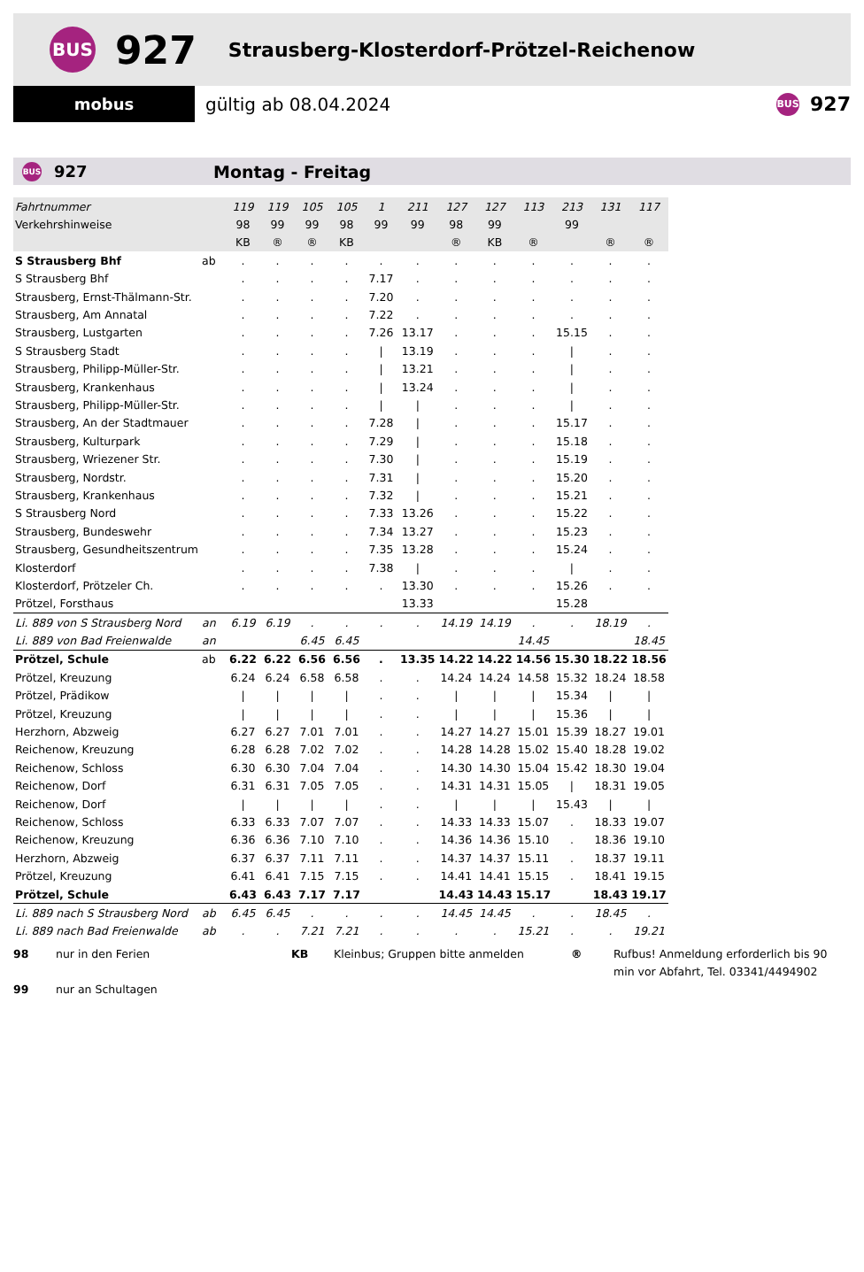BUS
927
Strausberg-Klosterdorf-Prötzel-Reichenow
mobus
gültig ab 08.04.2024
BUS
927
BUS
927 Montag - Freitag
| Fahrtnummer | | 119 | 119 | 105 | 105 | 1 | 211 | 127 | 127 | 113 | 213 | 131 | 117 |
| Verkehrshinweise | | 98 | 99 | 99 | 98 | 99 | 99 | 98 | 99 | | 99 | | |
| | | KB | ® | ® | KB | | | ® | KB | ® | | ® | ® |
| S Strausberg Bhf | ab | . | . | . | . | . | . | . | . | . | . | . | . |
| S Strausberg Bhf | | . | . | . | . | 7.17 | . | . | . | . | . | . | . |
| Strausberg, Ernst-Thälmann-Str. | | . | . | . | . | 7.20 | . | . | . | . | . | . | . |
| Strausberg, Am Annatal | | . | . | . | . | 7.22 | . | . | . | . | . | . | . |
| Strausberg, Lustgarten | | . | . | . | . | 7.26 | 13.17 | . | . | . | 15.15 | . | . |
| S Strausberg Stadt | | . | . | . | . | / | 13.19 | . | . | . | / | . | . |
| Strausberg, Philipp-Müller-Str. | | . | . | . | . | / | 13.21 | . | . | . | / | . | . |
| Strausberg, Krankenhaus | | . | . | . | . | / | 13.24 | . | . | . | / | . | . |
| Strausberg, Philipp-Müller-Str. | | . | . | . | . | / | / | . | . | . | / | . | . |
| Strausberg, An der Stadtmauer | | . | . | . | . | 7.28 | / | . | . | . | 15.17 | . | . |
| Strausberg, Kulturpark | | . | . | . | . | 7.29 | / | . | . | . | 15.18 | . | . |
| Strausberg, Wriezener Str. | | . | . | . | . | 7.30 | / | . | . | . | 15.19 | . | . |
| Strausberg, Nordstr. | | . | . | . | . | 7.31 | / | . | . | . | 15.20 | . | . |
| Strausberg, Krankenhaus | | . | . | . | . | 7.32 | / | . | . | . | 15.21 | . | . |
| S Strausberg Nord | | . | . | . | . | 7.33 | 13.26 | . | . | . | 15.22 | . | . |
| Strausberg, Bundeswehr | | . | . | . | . | 7.34 | 13.27 | . | . | . | 15.23 | . | . |
| Strausberg, Gesundheitszentrum | | . | . | . | . | 7.35 | 13.28 | . | . | . | 15.24 | . | . |
| Klosterdorf | | . | . | . | . | 7.38 | / | . | . | . | / | . | . |
| Klosterdorf, Prötzeler Ch. | | . | . | . | . | . | 13.30 | . | . | . | 15.26 | . | . |
| Prötzel, Forsthaus | | | | | | | 13.33 | | | | 15.28 | | |
| Li. 889 von S Strausberg Nord | an | 6.19 | 6.19 | . | . | . | . | 14.19 | 14.19 | . | . | 18.19 | . |
| Li. 889 von Bad Freienwalde | an | | | 6.45 | 6.45 | | | | | 14.45 | | | 18.45 |
| Prötzel, Schule | ab | 6.22 | 6.22 | 6.56 | 6.56 | . | 13.35 | 14.22 | 14.22 | 14.56 | 15.30 | 18.22 | 18.56 |
| Prötzel, Kreuzung | | 6.24 | 6.24 | 6.58 | 6.58 | . | . | 14.24 | 14.24 | 14.58 | 15.32 | 18.24 | 18.58 |
| Prötzel, Prädikow | | / | / | / | / | . | . | / | / | / | 15.34 | / | / |
| Prötzel, Kreuzung | | / | / | / | / | . | . | / | / | / | 15.36 | / | / |
| Herzhorn, Abzweig | | 6.27 | 6.27 | 7.01 | 7.01 | . | . | 14.27 | 14.27 | 15.01 | 15.39 | 18.27 | 19.01 |
| Reichenow, Kreuzung | | 6.28 | 6.28 | 7.02 | 7.02 | . | . | 14.28 | 14.28 | 15.02 | 15.40 | 18.28 | 19.02 |
| Reichenow, Schloss | | 6.30 | 6.30 | 7.04 | 7.04 | . | . | 14.30 | 14.30 | 15.04 | 15.42 | 18.30 | 19.04 |
| Reichenow, Dorf | | 6.31 | 6.31 | 7.05 | 7.05 | . | . | 14.31 | 14.31 | 15.05 | / | 18.31 | 19.05 |
| Reichenow, Dorf | | / | / | / | / | . | . | / | / | / | 15.43 | / | / |
| Reichenow, Schloss | | 6.33 | 6.33 | 7.07 | 7.07 | . | . | 14.33 | 14.33 | 15.07 | . | 18.33 | 19.07 |
| Reichenow, Kreuzung | | 6.36 | 6.36 | 7.10 | 7.10 | . | . | 14.36 | 14.36 | 15.10 | . | 18.36 | 19.10 |
| Herzhorn, Abzweig | | 6.37 | 6.37 | 7.11 | 7.11 | . | . | 14.37 | 14.37 | 15.11 | . | 18.37 | 19.11 |
| Prötzel, Kreuzung | | 6.41 | 6.41 | 7.15 | 7.15 | . | . | 14.41 | 14.41 | 15.15 | . | 18.41 | 19.15 |
| Prötzel, Schule | | 6.43 | 6.43 | 7.17 | 7.17 | | | 14.43 | 14.43 | 15.17 | | 18.43 | 19.17 |
| Li. 889 nach S Strausberg Nord | ab | 6.45 | 6.45 | . | . | . | . | 14.45 | 14.45 | . | . | 18.45 | . |
| Li. 889 nach Bad Freienwalde | ab | . | . | 7.21 | 7.21 | . | . | . | . | 15.21 | . | . | 19.21 |
98 nur in den Ferien KB Kleinbus; Gruppen bitte anmelden ® Rufbus! Anmeldung erforderlich bis 90 min vor Abfahrt, Tel. 03341/4494902 99 nur an Schultagen